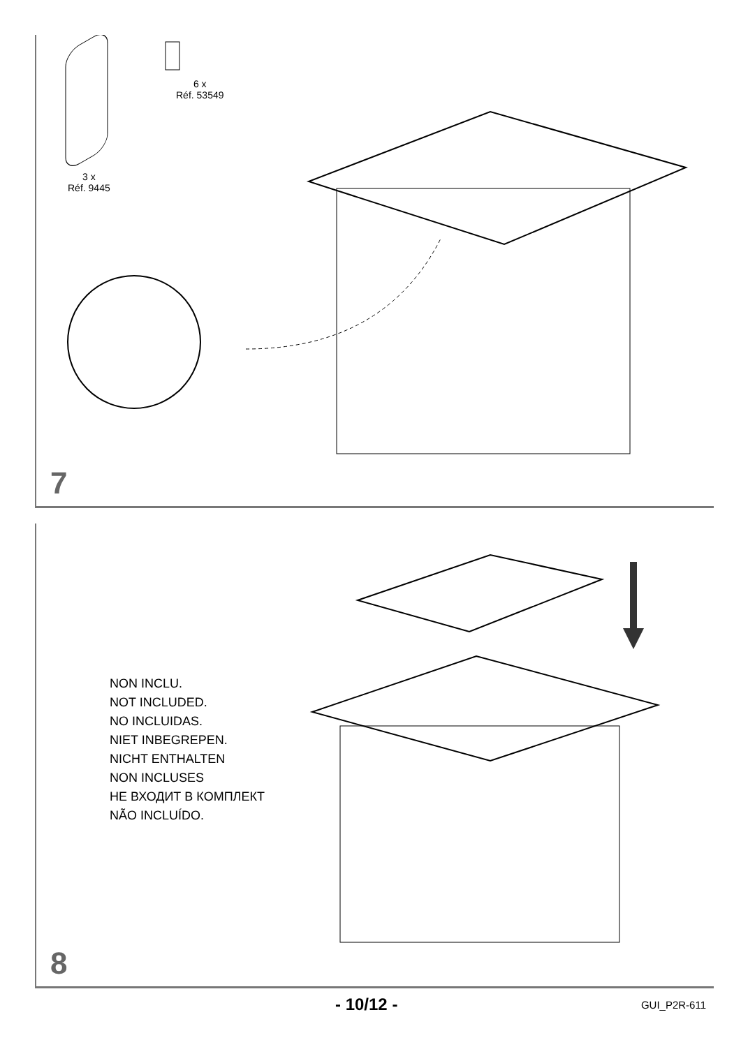6 x
Réf. 53549
3 x
Réf. 9445
7
NON INCLU.
NOT INCLUDED.
NO INCLUIDAS.
NIET INBEGREPEN.
NICHT ENTHALTEN
NON INCLUSES
НЕ ВХОДИТ В КОМПЛЕКТ
NÃO INCLUÍDO.
8
- 10/12 - GUI_P2R-611